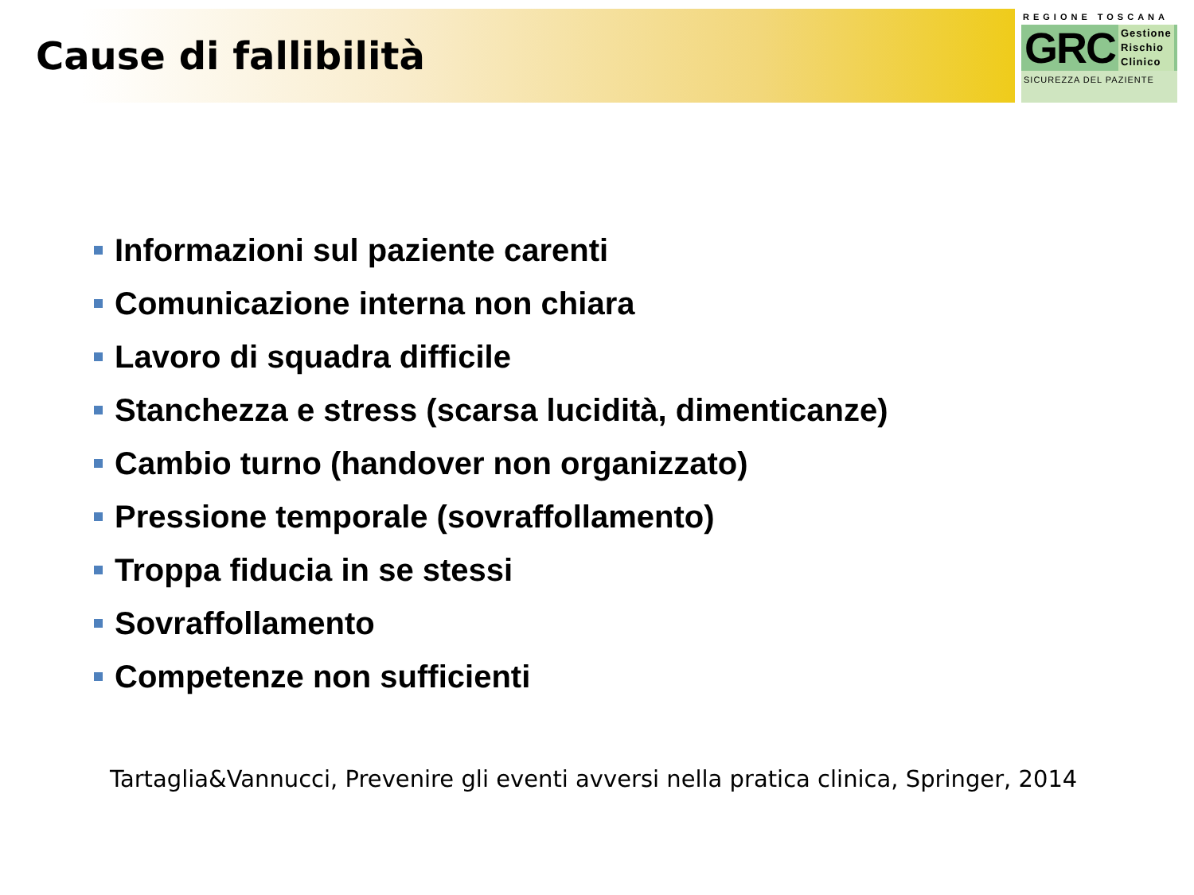Cause di fallibilità
REGIONE TOSCANA
GRC
Gestione
Rischio
Clinico
SICUREZZA DEL PAZIENTE
Informazioni sul paziente carenti
Comunicazione interna non chiara
Lavoro di squadra difficile
Stanchezza e stress (scarsa lucidità, dimenticanze)
Cambio turno (handover non organizzato)
Pressione temporale (sovraffollamento)
Troppa fiducia in se stessi
Sovraffollamento
Competenze non sufficienti
Tartaglia&Vannucci, Prevenire gli eventi avversi nella pratica clinica, Springer, 2014